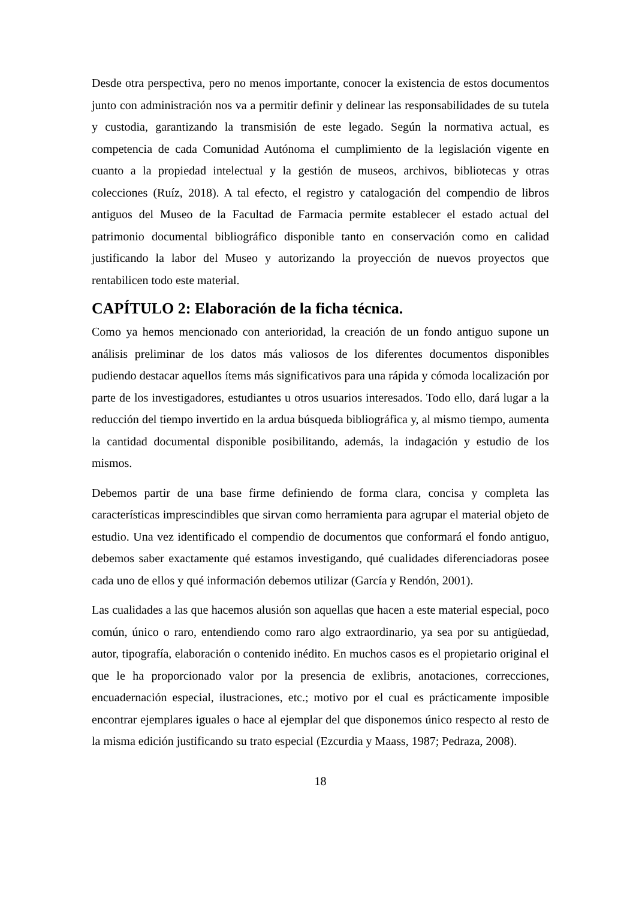Desde otra perspectiva, pero no menos importante, conocer la existencia de estos documentos junto con administración nos va a permitir definir y delinear las responsabilidades de su tutela y custodia, garantizando la transmisión de este legado. Según la normativa actual, es competencia de cada Comunidad Autónoma el cumplimiento de la legislación vigente en cuanto a la propiedad intelectual y la gestión de museos, archivos, bibliotecas y otras colecciones (Ruíz, 2018). A tal efecto, el registro y catalogación del compendio de libros antiguos del Museo de la Facultad de Farmacia permite establecer el estado actual del patrimonio documental bibliográfico disponible tanto en conservación como en calidad justificando la labor del Museo y autorizando la proyección de nuevos proyectos que rentabilicen todo este material.
CAPÍTULO 2: Elaboración de la ficha técnica.
Como ya hemos mencionado con anterioridad, la creación de un fondo antiguo supone un análisis preliminar de los datos más valiosos de los diferentes documentos disponibles pudiendo destacar aquellos ítems más significativos para una rápida y cómoda localización por parte de los investigadores, estudiantes u otros usuarios interesados. Todo ello, dará lugar a la reducción del tiempo invertido en la ardua búsqueda bibliográfica y, al mismo tiempo, aumenta la cantidad documental disponible posibilitando, además, la indagación y estudio de los mismos.
Debemos partir de una base firme definiendo de forma clara, concisa y completa las características imprescindibles que sirvan como herramienta para agrupar el material objeto de estudio. Una vez identificado el compendio de documentos que conformará el fondo antiguo, debemos saber exactamente qué estamos investigando, qué cualidades diferenciadoras posee cada uno de ellos y qué información debemos utilizar (García y Rendón, 2001).
Las cualidades a las que hacemos alusión son aquellas que hacen a este material especial, poco común, único o raro, entendiendo como raro algo extraordinario, ya sea por su antigüedad, autor, tipografía, elaboración o contenido inédito. En muchos casos es el propietario original el que le ha proporcionado valor por la presencia de exlibris, anotaciones, correcciones, encuadernación especial, ilustraciones, etc.; motivo por el cual es prácticamente imposible encontrar ejemplares iguales o hace al ejemplar del que disponemos único respecto al resto de la misma edición justificando su trato especial (Ezcurdia y Maass, 1987; Pedraza, 2008).
18